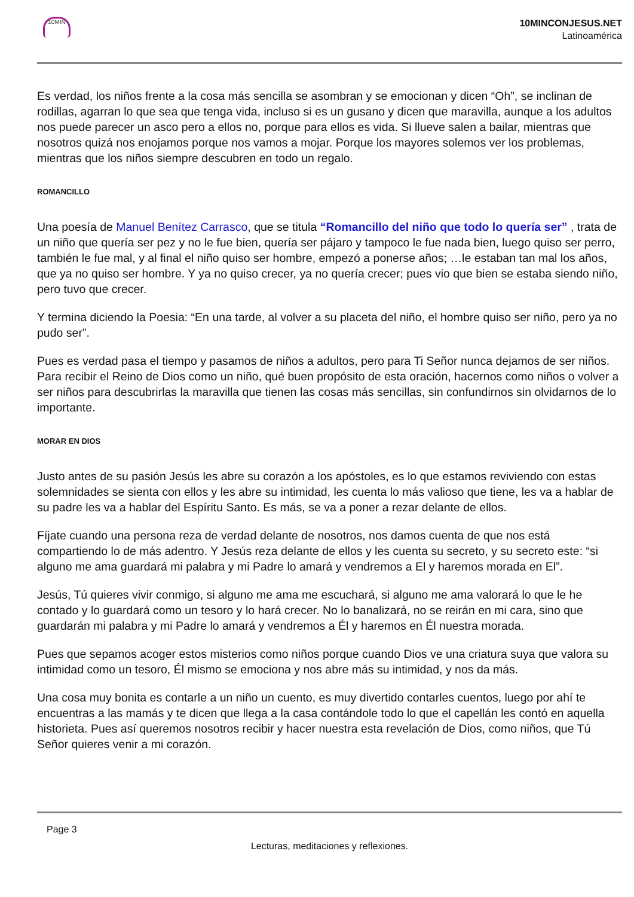10MIN
10MINCONJESUS.NET
Latinoamérica
Es verdad, los niños frente a la cosa más sencilla se asombran y se emocionan y dicen “Oh”, se inclinan de rodillas, agarran lo que sea que tenga vida, incluso si es un gusano y dicen que maravilla, aunque a los adultos nos puede parecer un asco pero a ellos no, porque para ellos es vida. Si llueve salen a bailar, mientras que nosotros quizá nos enojamos porque nos vamos a mojar. Porque los mayores solemos ver los problemas, mientras que los niños siempre descubren en todo un regalo.
ROMANCILLO
Una poesía de Manuel Benítez Carrasco, que se titula “Romancillo del niño que todo lo quería ser” , trata de un niño que quería ser pez y no le fue bien, quería ser pájaro y tampoco le fue nada bien, luego quiso ser perro, también le fue mal, y al final el niño quiso ser hombre, empezó a ponerse años; …le estaban tan mal los años, que ya no quiso ser hombre. Y ya no quiso crecer, ya no quería crecer; pues vio que bien se estaba siendo niño, pero tuvo que crecer.
Y termina diciendo la Poesia: “En una tarde, al volver a su placeta del niño, el hombre quiso ser niño, pero ya no pudo ser”.
Pues es verdad pasa el tiempo y pasamos de niños a adultos, pero para Ti Señor nunca dejamos de ser niños. Para recibir el Reino de Dios como un niño, qué buen propósito de esta oración, hacernos como niños o volver a ser niños para descubrirlas la maravilla que tienen las cosas más sencillas, sin confundirnos sin olvidarnos de lo importante.
MORAR EN DIOS
Justo antes de su pasión Jesús les abre su corazón a los apóstoles, es lo que estamos reviviendo con estas solemnidades se sienta con ellos y les abre su intimidad, les cuenta lo más valioso que tiene, les va a hablar de su padre les va a hablar del Espíritu Santo. Es más, se va a poner a rezar delante de ellos.
Fíjate cuando una persona reza de verdad delante de nosotros, nos damos cuenta de que nos está compartiendo lo de más adentro. Y Jesús reza delante de ellos y les cuenta su secreto, y su secreto este: “si alguno me ama guardará mi palabra y mi Padre lo amará y vendremos a El y haremos morada en El”.
Jesús, Tú quieres vivir conmigo, si alguno me ama me escuchará, si alguno me ama valorará lo que le he contado y lo guardará como un tesoro y lo hará crecer. No lo banalizará, no se reirán en mi cara, sino que guardarán mi palabra y mi Padre lo amará y vendremos a Él y haremos en Él nuestra morada.
Pues que sepamos acoger estos misterios como niños porque cuando Dios ve una criatura suya que valora su intimidad como un tesoro, Él mismo se emociona y nos abre más su intimidad, y nos da más.
Una cosa muy bonita es contarle a un niño un cuento, es muy divertido contarles cuentos, luego por ahí te encuentras a las mamás y te dicen que llega a la casa contándole todo lo que el capellán les contó en aquella historieta. Pues así queremos nosotros recibir y hacer nuestra esta revelación de Dios, como niños, que Tú Señor quieres venir a mi corazón.
Page 3
Lecturas, meditaciones y reflexiones.